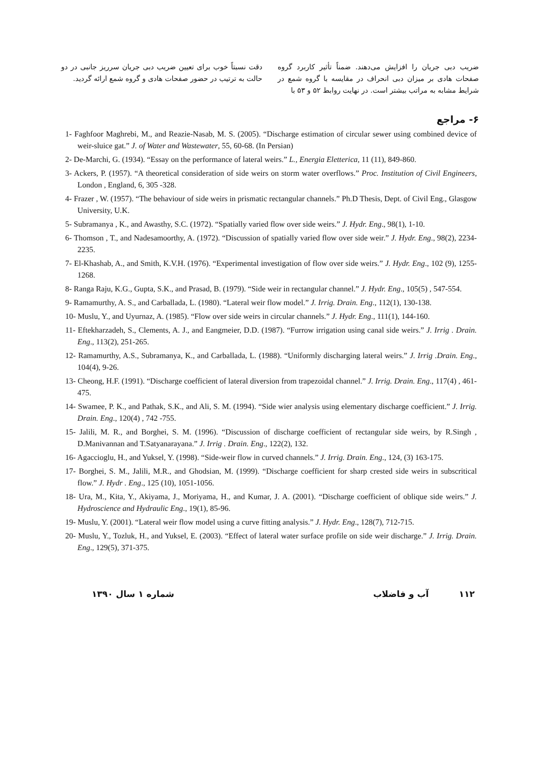ضریب دبی جریان را افزایش می‌دهند. ضمناً تأثیر کاربرد گروه صفحات هادی بر میزان دبی انحراف در مقایسه با گروه شمع در شرایط مشابه به مراتب بیشتر است. در نهایت روابط ۵۲ و ۵۳ با
دقت نسبتاً خوب برای تعیین ضریب دبی جریان سرریز جانبی در دو حالت به ترتیب در حضور صفحات هادی و گروه شمع ارائه گردید.
۶- مراجع
1- Faghfoor Maghrebi, M., and Reazie-Nasab, M. S. (2005). “Discharge estimation of circular sewer using combined device of weir-sluice gat.” J. of Water and Wastewater, 55, 60-68. (In Persian)
2- De-Marchi, G. (1934). “Essay on the performance of lateral weirs.” L., Energia Eletterica, 11 (11), 849-860.
3- Ackers, P. (1957). “A theoretical consideration of side weirs on storm water overflows.” Proc. Institution of Civil Engineers, London , England, 6, 305 -328.
4- Frazer , W. (1957). “The behaviour of side weirs in prismatic rectangular channels.” Ph.D Thesis, Dept. of Civil Eng., Glasgow University, U.K.
5- Subramanya , K., and Awasthy, S.C. (1972). “Spatially varied flow over side weirs.” J. Hydr. Eng., 98(1), 1-10.
6- Thomson , T., and Nadesamoorthy, A. (1972). “Discussion of spatially varied flow over side weir.” J. Hydr. Eng., 98(2), 2234-2235.
7- El-Khashab, A., and Smith, K.V.H. (1976). “Experimental investigation of flow over side weirs.” J. Hydr. Eng., 102 (9), 1255-1268.
8- Ranga Raju, K.G., Gupta, S.K., and Prasad, B. (1979). “Side weir in rectangular channel.” J. Hydr. Eng., 105(5) , 547-554.
9- Ramamurthy, A. S., and Carballada, L. (1980). “Lateral weir flow model.” J. Irrig. Drain. Eng., 112(1), 130-138.
10- Muslu, Y., and Uyurnaz, A. (1985). “Flow over side weirs in circular channels.” J. Hydr. Eng., 111(1), 144-160.
11- Eftekharzadeh, S., Clements, A. J., and Eangmeier, D.D. (1987). “Furrow irrigation using canal side weirs.” J. Irrig . Drain. Eng., 113(2), 251-265.
12- Ramamurthy, A.S., Subramanya, K., and Carballada, L. (1988). “Uniformly discharging lateral weirs.” J. Irrig .Drain. Eng., 104(4), 9-26.
13- Cheong, H.F. (1991). “Discharge coefficient of lateral diversion from trapezoidal channel.” J. Irrig. Drain. Eng., 117(4) , 461-475.
14- Swamee, P. K., and Pathak, S.K., and Ali, S. M. (1994). “Side wier analysis using elementary discharge coefficient.” J. Irrig. Drain. Eng., 120(4) , 742 -755.
15- Jalili, M. R., and Borghei, S. M. (1996). “Discussion of discharge coefficient of rectangular side weirs, by R.Singh , D.Manivannan and T.Satyanarayana.” J. Irrig . Drain. Eng., 122(2), 132.
16- Agaccioglu, H., and Yuksel, Y. (1998). “Side-weir flow in curved channels.” J. Irrig. Drain. Eng., 124, (3) 163-175.
17- Borghei, S. M., Jalili, M.R., and Ghodsian, M. (1999). “Discharge coefficient for sharp crested side weirs in subscritical flow.” J. Hydr . Eng., 125 (10), 1051-1056.
18- Ura, M., Kita, Y., Akiyama, J., Moriyama, H., and Kumar, J. A. (2001). “Discharge coefficient of oblique side weirs.” J. Hydroscience and Hydraulic Eng., 19(1), 85-96.
19- Muslu, Y. (2001). “Lateral weir flow model using a curve fitting analysis.” J. Hydr. Eng., 128(7), 712-715.
20- Muslu, Y., Tozluk, H., and Yuksel, E. (2003). “Effect of lateral water surface profile on side weir discharge.” J. Irrig. Drain. Eng., 129(5), 371-375.
۱۱۲ آب و فاضلاب شماره ۱ سال ۱۳۹۰